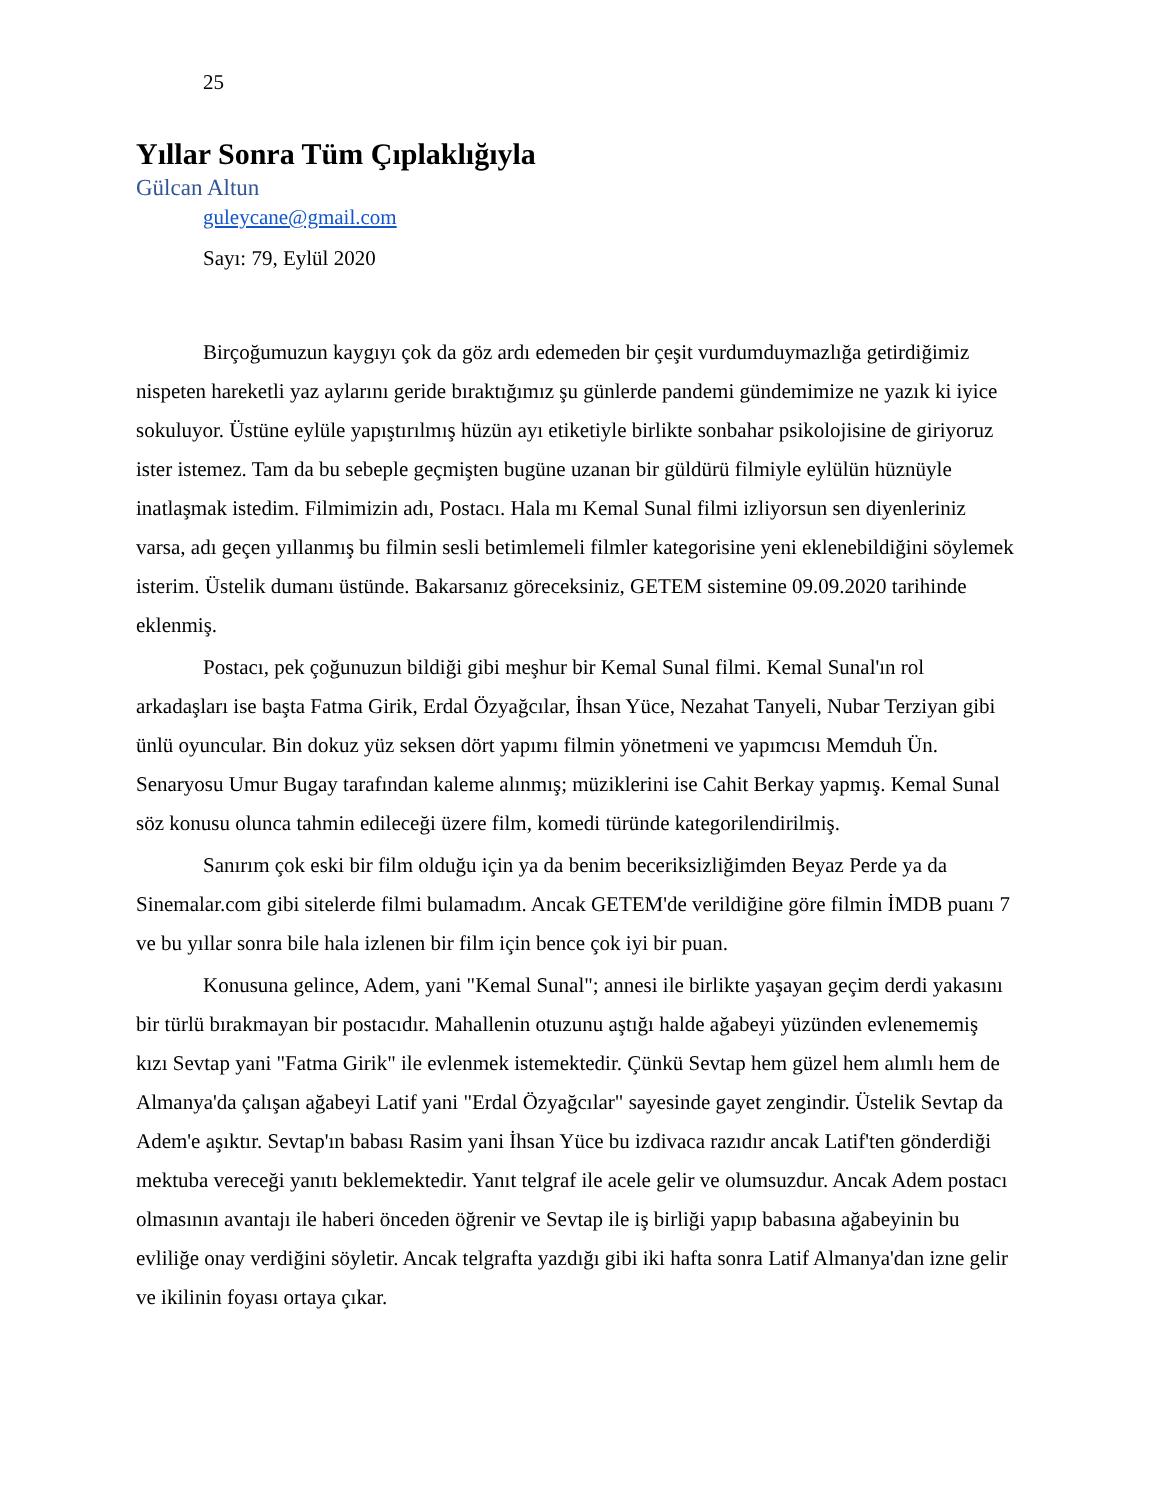25
Yıllar Sonra Tüm Çıplaklığıyla
Gülcan Altun
guleycane@gmail.com
Sayı: 79, Eylül 2020
Birçoğumuzun kaygıyı çok da göz ardı edemeden bir çeşit vurdumduymazlığa getirdiğimiz nispeten hareketli yaz aylarını geride bıraktığımız şu günlerde pandemi gündemimize ne yazık ki iyice sokuluyor. Üstüne eylüle yapıştırılmış hüzün ayı etiketiyle birlikte sonbahar psikolojisine de giriyoruz ister istemez. Tam da bu sebeple geçmişten bugüne uzanan bir güldürü filmiyle eylülün hüznüyle inatlaşmak istedim. Filmimizin adı, Postacı. Hala mı Kemal Sunal filmi izliyorsun sen diyenleriniz varsa, adı geçen yıllanmış bu filmin sesli betimlemeli filmler kategorisine yeni eklenebildiğini söylemek isterim. Üstelik dumanı üstünde. Bakarsanız göreceksiniz, GETEM sistemine 09.09.2020 tarihinde eklenmiş.
Postacı, pek çoğunuzun bildiği gibi meşhur bir Kemal Sunal filmi. Kemal Sunal'ın rol arkadaşları ise başta Fatma Girik, Erdal Özyağcılar, İhsan Yüce, Nezahat Tanyeli, Nubar Terziyan gibi ünlü oyuncular. Bin dokuz yüz seksen dört yapımı filmin yönetmeni ve yapımcısı Memduh Ün. Senaryosu Umur Bugay tarafından kaleme alınmış; müziklerini ise Cahit Berkay yapmış. Kemal Sunal söz konusu olunca tahmin edileceği üzere film, komedi türünde kategorilendirilmiş.
Sanırım çok eski bir film olduğu için ya da benim beceriksizliğimden Beyaz Perde ya da Sinemalar.com gibi sitelerde filmi bulamadım. Ancak GETEM'de verildiğine göre filmin İMDB puanı 7 ve bu yıllar sonra bile hala izlenen bir film için bence çok iyi bir puan.
Konusuna gelince, Adem, yani "Kemal Sunal"; annesi ile birlikte yaşayan geçim derdi yakasını bir türlü bırakmayan bir postacıdır. Mahallenin otuzunu aştığı halde ağabeyi yüzünden evlenememiş kızı Sevtap yani "Fatma Girik" ile evlenmek istemektedir. Çünkü Sevtap hem güzel hem alımlı hem de Almanya'da çalışan ağabeyi Latif yani "Erdal Özyağcılar" sayesinde gayet zengindir. Üstelik Sevtap da Adem'e aşıktır. Sevtap'ın babası Rasim yani İhsan Yüce bu izdivaca razıdır ancak Latif'ten gönderdiği mektuba vereceği yanıtı beklemektedir. Yanıt telgraf ile acele gelir ve olumsuzdur. Ancak Adem postacı olmasının avantajı ile haberi önceden öğrenir ve Sevtap ile iş birliği yapıp babasına ağabeyinin bu evliliğe onay verdiğini söyletir. Ancak telgrafta yazdığı gibi iki hafta sonra Latif Almanya'dan izne gelir ve ikilinin foyası ortaya çıkar.